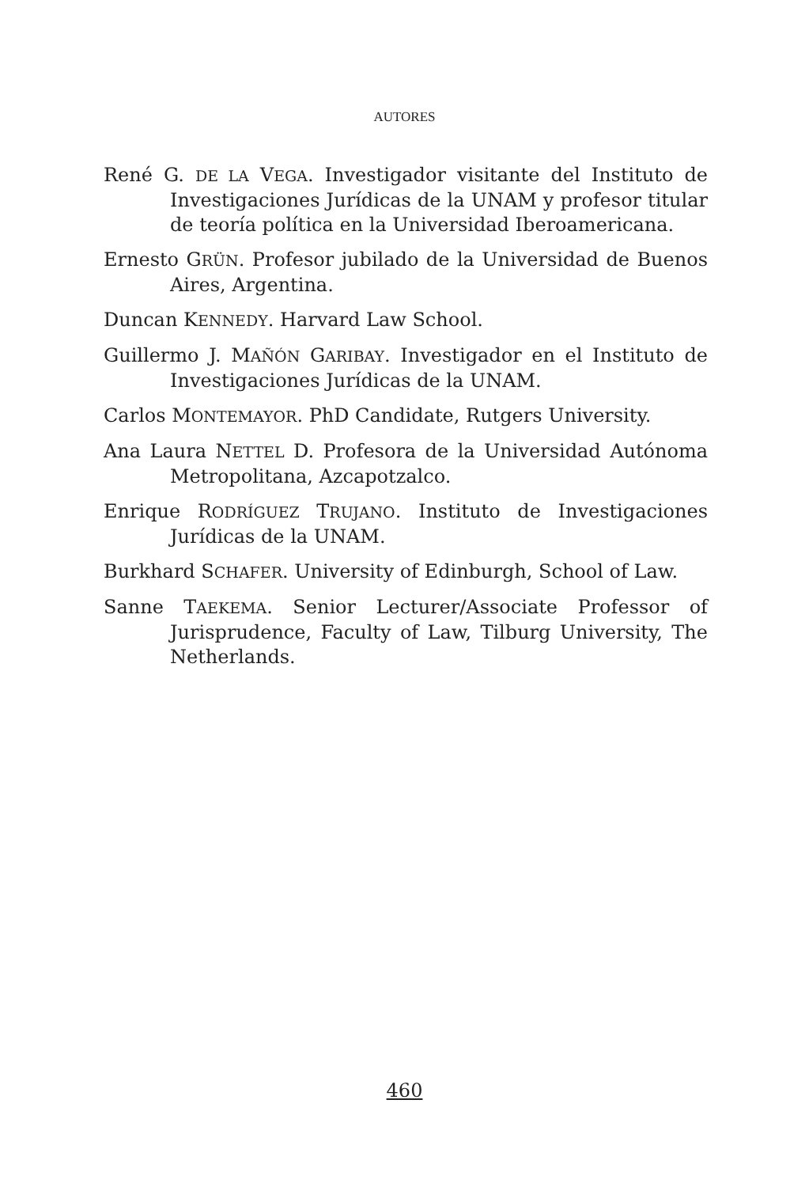AUTORES
René G. DE LA VEGA. Investigador visitante del Instituto de Investigaciones Jurídicas de la UNAM y profesor titular de teoría política en la Universidad Iberoamericana.
Ernesto GRÜN. Profesor jubilado de la Universidad de Buenos Aires, Argentina.
Duncan KENNEDY. Harvard Law School.
Guillermo J. MAÑÓN GARIBAY. Investigador en el Instituto de Investigaciones Jurídicas de la UNAM.
Carlos MONTEMAYOR. PhD Candidate, Rutgers University.
Ana Laura NETTEL D. Profesora de la Universidad Autónoma Metropolitana, Azcapotzalco.
Enrique RODRÍGUEZ TRUJANO. Instituto de Investigaciones Jurídicas de la UNAM.
Burkhard SCHAFER. University of Edinburgh, School of Law.
Sanne TAEKEMA. Senior Lecturer/Associate Professor of Jurisprudence, Faculty of Law, Tilburg University, The Netherlands.
460